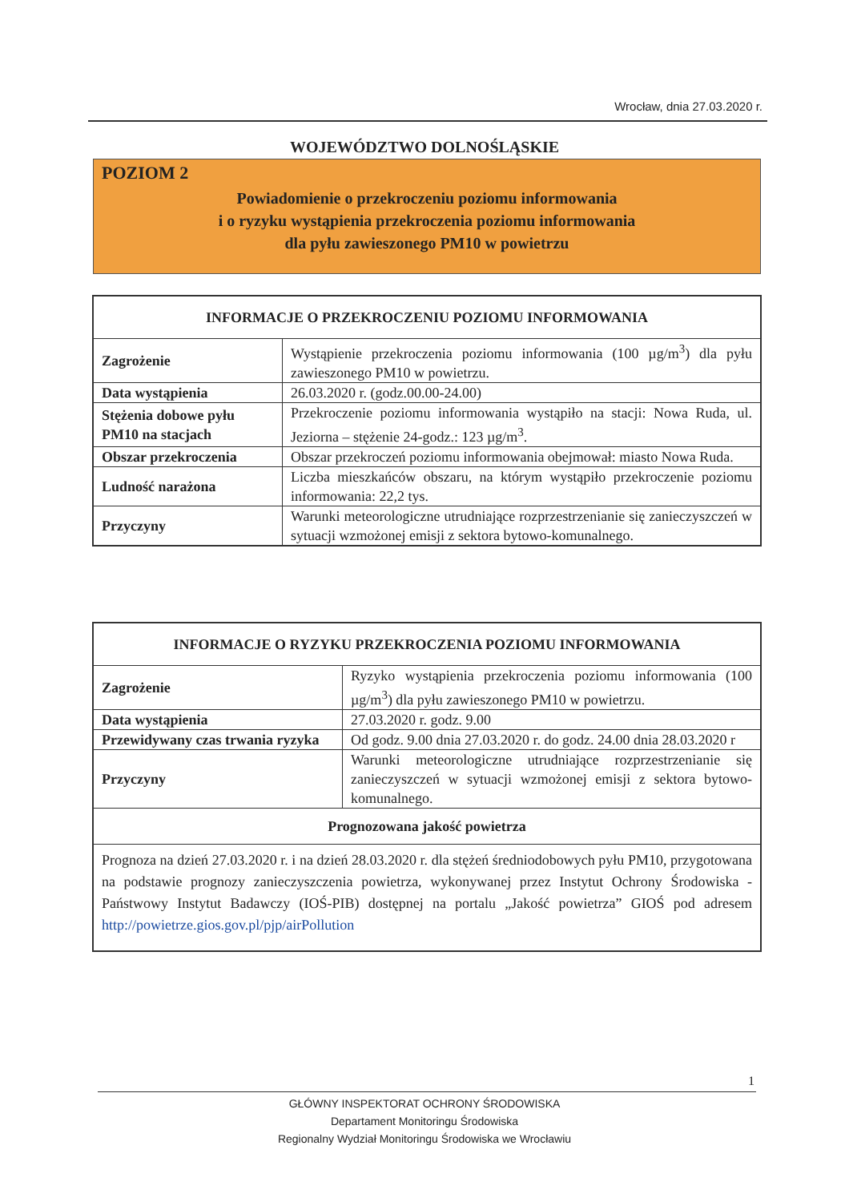Wrocław, dnia 27.03.2020 r.
WOJEWÓDZTWO DOLNOŚLĄSKIE
POZIOM 2
Powiadomienie o przekroczeniu poziomu informowania
i o ryzyku wystąpienia przekroczenia poziomu informowania
dla pyłu zawieszonego PM10 w powietrzu
| INFORMACJE O PRZEKROCZENIU POZIOMU INFORMOWANIA | |
| --- | --- |
| Zagrożenie | Wystąpienie przekroczenia poziomu informowania (100 µg/m<sup>3</sup>) dla pyłu zawieszonego PM10 w powietrzu. |
| Data wystąpienia | 26.03.2020 r. (godz.00.00-24.00) |
| Stężenia dobowe pyłu PM10 na stacjach | Przekroczenie poziomu informowania wystąpiło na stacji: Nowa Ruda, ul. Jeziorna – stężenie 24-godz.: 123 µg/m<sup>3</sup>. |
| Obszar przekroczenia | Obszar przekroczeń poziomu informowania obejmował: miasto Nowa Ruda. |
| Ludność narażona | Liczba mieszkańców obszaru, na którym wystąpiło przekroczenie poziomu informowania: 22,2 tys. |
| Przyczyny | Warunki meteorologiczne utrudniające rozprzestrzenianie się zanieczyszczeń w sytuacji wzmożonej emisji z sektora bytowo-komunalnego. |
| INFORMACJE O RYZYKU PRZEKROCZENIA POZIOMU INFORMOWANIA | |
| --- | --- |
| Zagrożenie | Ryzyko wystąpienia przekroczenia poziomu informowania (100 µg/m<sup>3</sup>) dla pyłu zawieszonego PM10 w powietrzu. |
| Data wystąpienia | 27.03.2020 r. godz. 9.00 |
| Przewidywany czas trwania ryzyka | Od godz. 9.00 dnia 27.03.2020 r. do godz. 24.00 dnia 28.03.2020 r |
| Przyczyny | Warunki meteorologiczne utrudniające rozprzestrzenianie się zanieczyszczeń w sytuacji wzmożonej emisji z sektora bytowo-komunalnego. |
| Prognozowana jakość powietrza | |
| Prognoza na dzień 27.03.2020 r. i na dzień 28.03.2020 r. dla stężeń średniodobowych pyłu PM10, przygotowana na podstawie prognozy zanieczyszczenia powietrza, wykonywanej przez Instytut Ochrony Środowiska - Państwowy Instytut Badawczy (IOŚ-PIB) dostępnej na portalu „Jakość powietrza” GIOŚ pod adresem http://powietrze.gios.gov.pl/pjp/airPollution | |
1
GŁÓWNY INSPEKTORAT OCHRONY ŚRODOWISKA
Departament Monitoringu Środowiska
Regionalny Wydział Monitoringu Środowiska we Wrocławiu